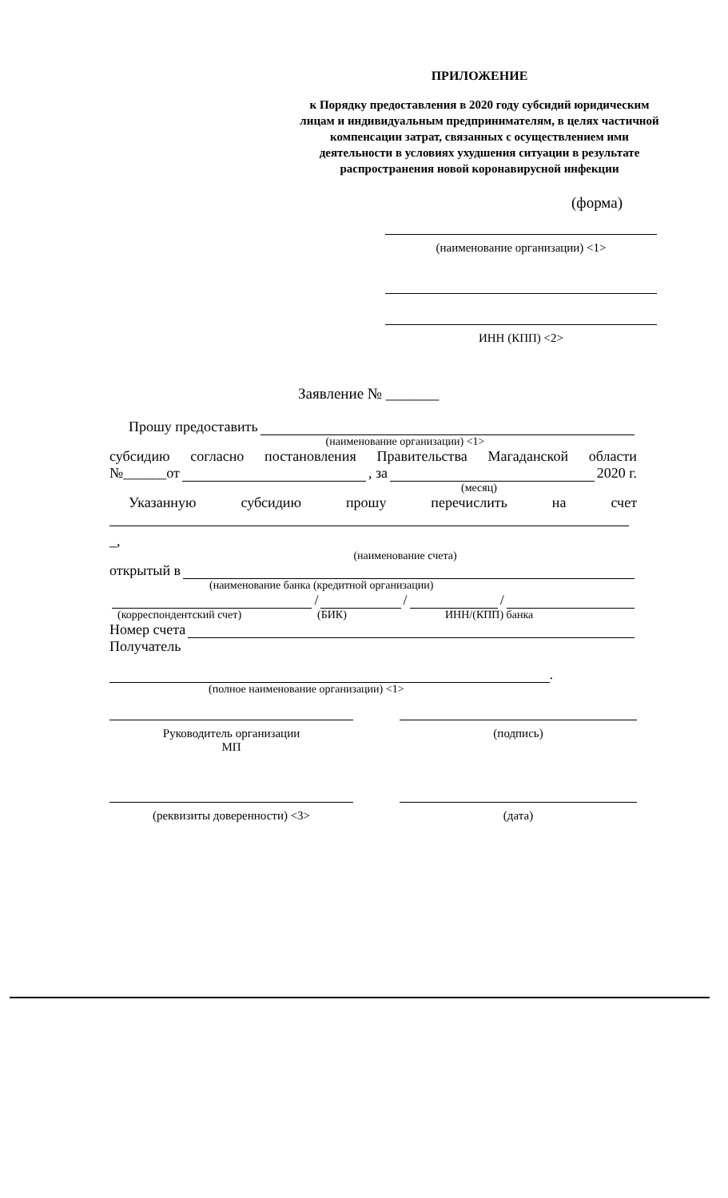ПРИЛОЖЕНИЕ
к Порядку предоставления в 2020 году субсидий юридическим лицам и индивидуальным предпринимателям, в целях частичной компенсации затрат, связанных с осуществлением ими деятельности в условиях ухудшения ситуации в результате распространения новой коронавирусной инфекции
(форма)
(наименование организации) <1>
ИНН (КПП) <2>
Заявление № _______
Прошу предоставить
(наименование организации) <1>
субсидию согласно постановления Правительства Магаданской области
№______от , за 2020 г.
(месяц)
Указанную субсидию прошу перечислить на счет
_,
(наименование счета)
открытый в
(наименование банка (кредитной организации)
/ / /
(корреспондентский счет) (БИК) ИНН/(КПП) банка
Номер счета
Получатель
.
(полное наименование организации) <1>
Руководитель организации
МП
(подпись)
(реквизиты доверенности) <3> (дата)